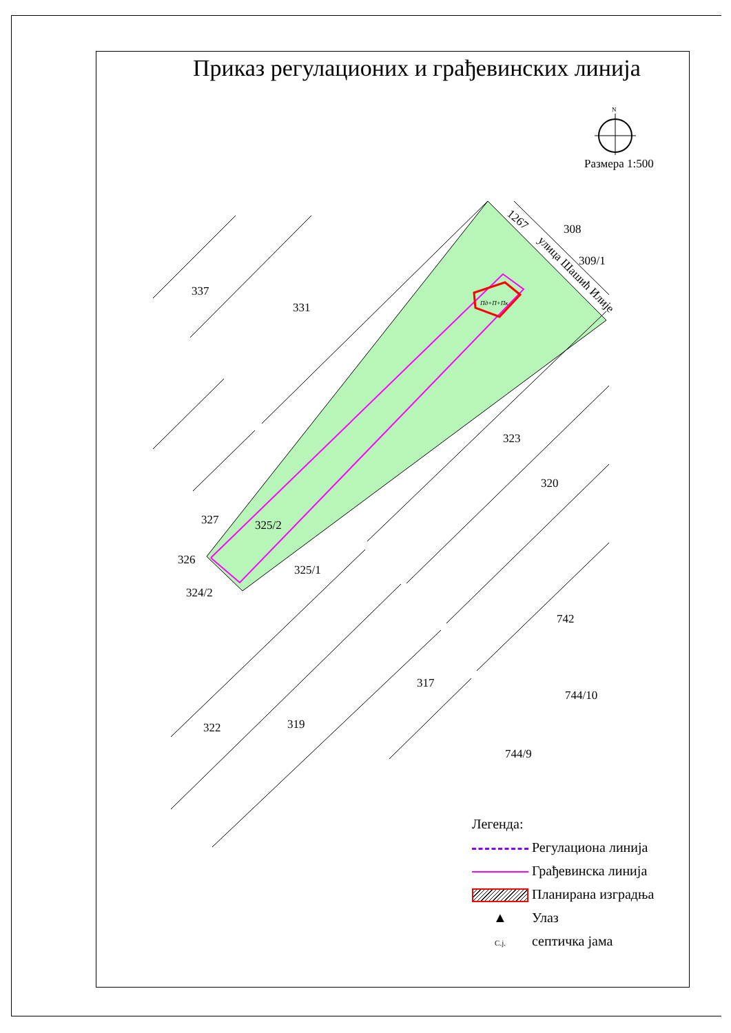Приказ регулационих и грађевинских линија
Размера 1:500
N
337
331
323
320
327
325/2
326
325/1
324/2
742
317
744/10
322
319
744/9
308
309/1
1267
улица Шашић Илије
Пд+П+Пк
Легенда:
Регулациона линија
Грађевинска линија
Планирана изградња
▲ Улаз
C.j. септичка јама